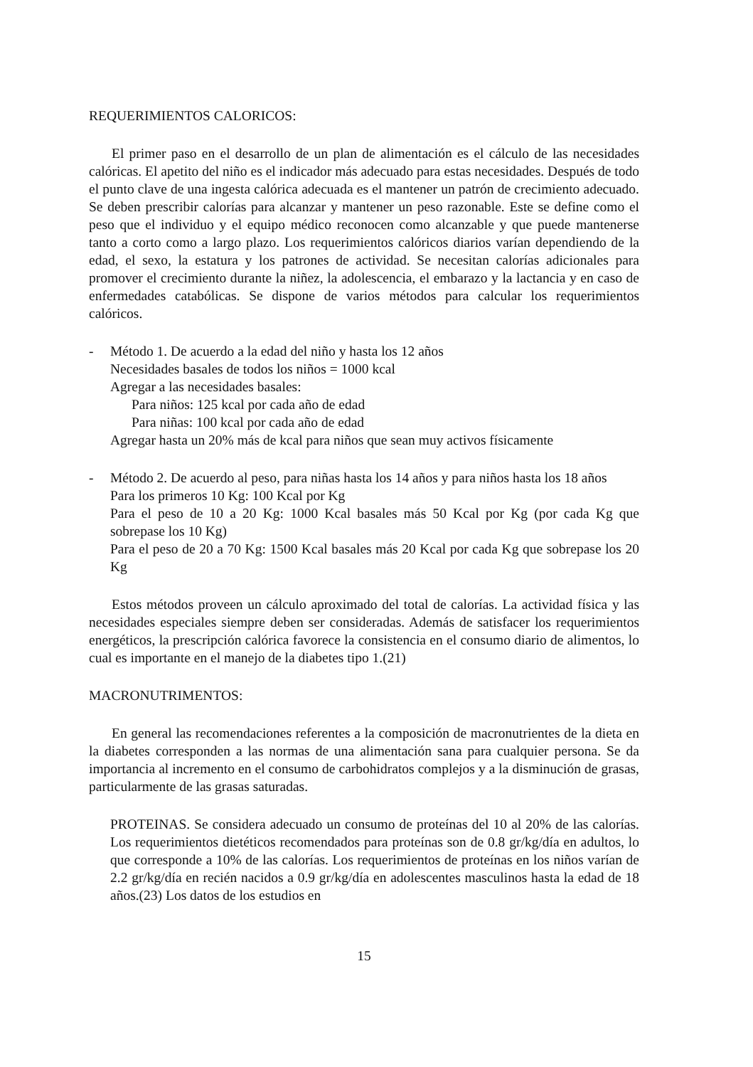REQUERIMIENTOS CALORICOS:
El primer paso en el desarrollo de un plan de alimentación es el cálculo de las necesidades calóricas. El apetito del niño es el indicador más adecuado para estas necesidades. Después de todo el punto clave de una ingesta calórica adecuada es el mantener un patrón de crecimiento adecuado. Se deben prescribir calorías para alcanzar y mantener un peso razonable. Este se define como el peso que el individuo y el equipo médico reconocen como alcanzable y que puede mantenerse tanto a corto como a largo plazo. Los requerimientos calóricos diarios varían dependiendo de la edad, el sexo, la estatura y los patrones de actividad. Se necesitan calorías adicionales para promover el crecimiento durante la niñez, la adolescencia, el embarazo y la lactancia y en caso de enfermedades catabólicas. Se dispone de varios métodos para calcular los requerimientos calóricos.
- Método 1. De acuerdo a la edad del niño y hasta los 12 años
Necesidades basales de todos los niños = 1000 kcal
Agregar a las necesidades basales:
Para niños: 125 kcal por cada año de edad
Para niñas: 100 kcal por cada año de edad
Agregar hasta un 20% más de kcal para niños que sean muy activos físicamente
- Método 2. De acuerdo al peso, para niñas hasta los 14 años y para niños hasta los 18 años
Para los primeros 10 Kg: 100 Kcal por Kg
Para el peso de 10 a 20 Kg: 1000 Kcal basales más 50 Kcal por Kg (por cada Kg que sobrepase los 10 Kg)
Para el peso de 20 a 70 Kg: 1500 Kcal basales más 20 Kcal por cada Kg que sobrepase los 20 Kg
Estos métodos proveen un cálculo aproximado del total de calorías. La actividad física y las necesidades especiales siempre deben ser consideradas. Además de satisfacer los requerimientos energéticos, la prescripción calórica favorece la consistencia en el consumo diario de alimentos, lo cual es importante en el manejo de la diabetes tipo 1.(21)
MACRONUTRIMENTOS:
En general las recomendaciones referentes a la composición de macronutrientes de la dieta en la diabetes corresponden a las normas de una alimentación sana para cualquier persona. Se da importancia al incremento en el consumo de carbohidratos complejos y a la disminución de grasas, particularmente de las grasas saturadas.
PROTEINAS. Se considera adecuado un consumo de proteínas del 10 al 20% de las calorías. Los requerimientos dietéticos recomendados para proteínas son de 0.8 gr/kg/día en adultos, lo que corresponde a 10% de las calorías. Los requerimientos de proteínas en los niños varían de 2.2 gr/kg/día en recién nacidos a 0.9 gr/kg/día en adolescentes masculinos hasta la edad de 18 años.(23) Los datos de los estudios en
15